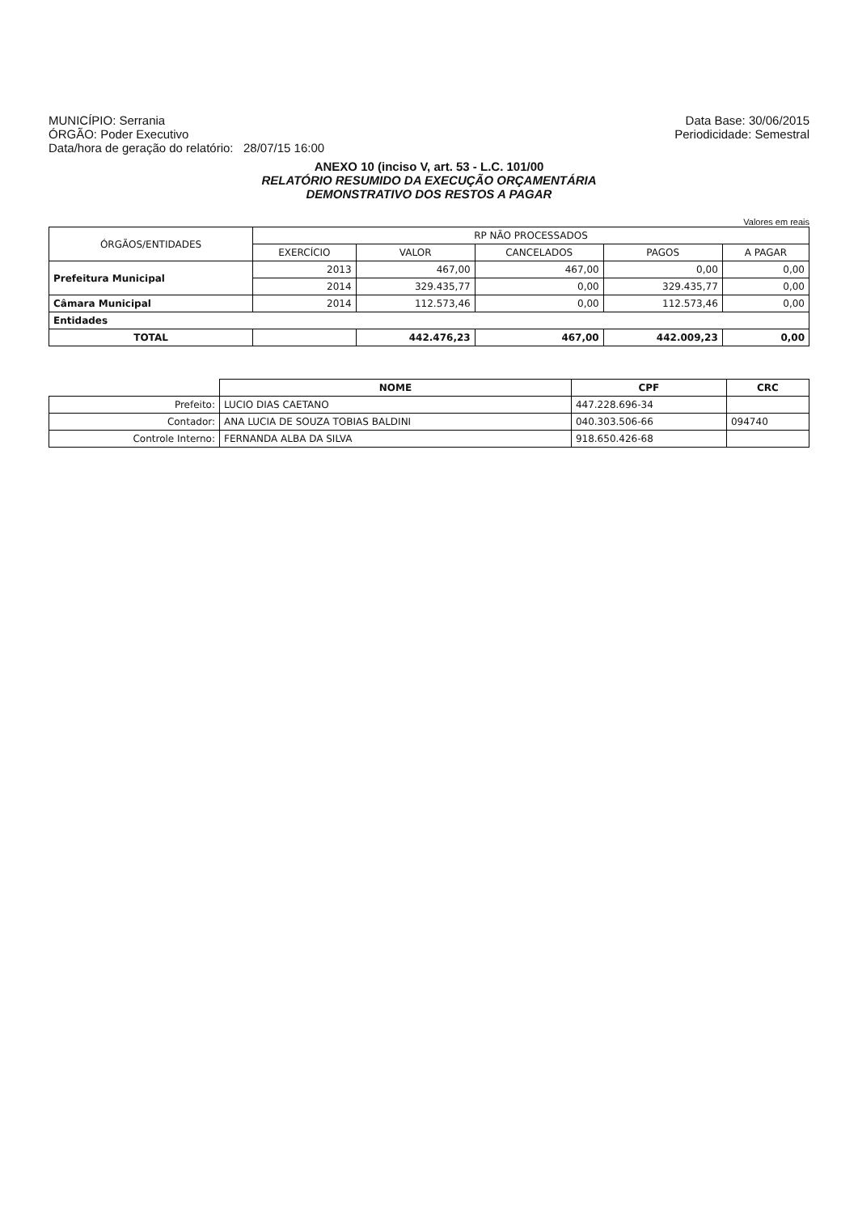MUNICÍPIO: Serrania
ÓRGÃO: Poder Executivo
Data/hora de geração do relatório: 28/07/15 16:00
Data Base: 30/06/2015
Periodicidade: Semestral
ANEXO 10 (inciso V, art. 53 - L.C. 101/00
RELATÓRIO RESUMIDO DA EXECUÇÃO ORÇAMENTÁRIA
DEMONSTRATIVO DOS RESTOS A PAGAR
Valores em reais
| ÓRGÃOS/ENTIDADES | RP NÃO PROCESSADOS | | | | |
| --- | --- | --- | --- | --- | --- |
| | EXERCÍCIO | VALOR | CANCELADOS | PAGOS | A PAGAR |
| Prefeitura Municipal | 2013 | 467,00 | 467,00 | 0,00 | 0,00 |
| | 2014 | 329.435,77 | 0,00 | 329.435,77 | 0,00 |
| Câmara Municipal | 2014 | 112.573,46 | 0,00 | 112.573,46 | 0,00 |
| Entidades | | | | | |
| TOTAL | | 442.476,23 | 467,00 | 442.009,23 | 0,00 |
| | NOME | CPF | CRC |
| Prefeito: | LUCIO DIAS CAETANO | 447.228.696-34 | |
| Contador: | ANA LUCIA DE SOUZA TOBIAS BALDINI | 040.303.506-66 | 094740 |
| Controle Interno: | FERNANDA ALBA DA SILVA | 918.650.426-68 | |